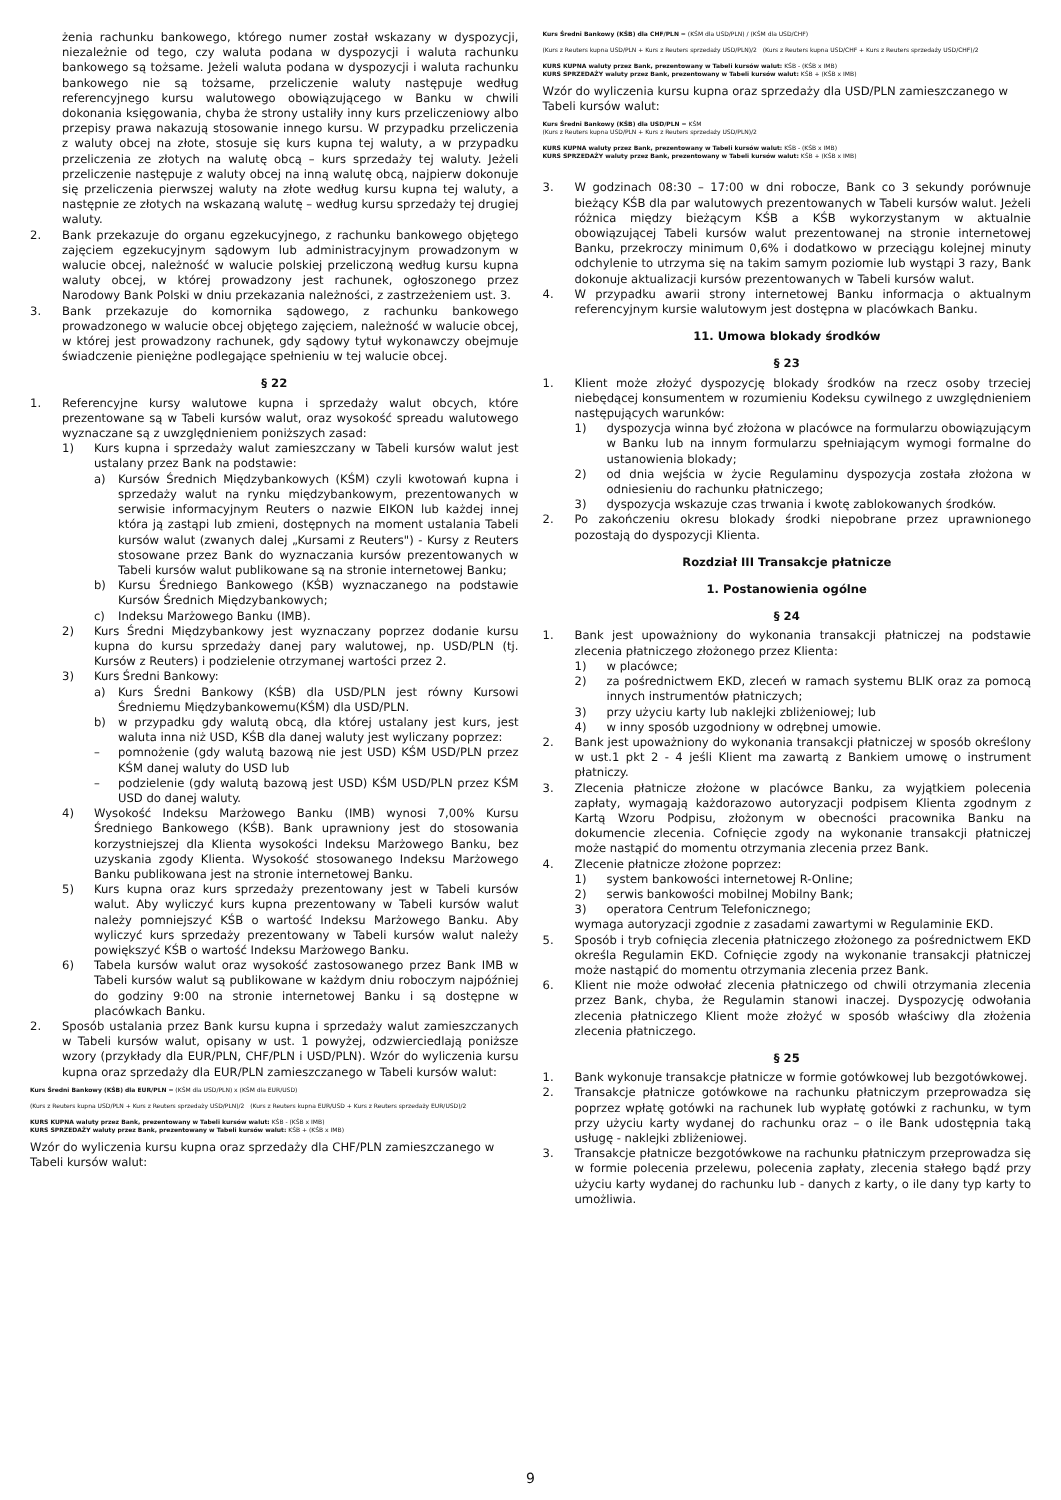żenia rachunku bankowego, którego numer został wskazany w dyspozycji, niezależnie od tego, czy waluta podana w dyspozycji i waluta rachunku bankowego są tożsame. Jeżeli waluta podana w dyspozycji i waluta rachunku bankowego nie są tożsame, przeliczenie waluty następuje według referencyjnego kursu walutowego obowiązującego w Banku w chwili dokonania księgowania, chyba że strony ustaliły inny kurs przeliczeniowy albo przepisy prawa nakazują stosowanie innego kursu. W przypadku przeliczenia z waluty obcej na złote, stosuje się kurs kupna tej waluty, a w przypadku przeliczenia ze złotych na walutę obcą – kurs sprzedaży tej waluty. Jeżeli przeliczenie następuje z waluty obcej na inną walutę obcą, najpierw dokonuje się przeliczenia pierwszej waluty na złote według kursu kupna tej waluty, a następnie ze złotych na wskazaną walutę – według kursu sprzedaży tej drugiej waluty.
2. Bank przekazuje do organu egzekucyjnego, z rachunku bankowego objętego zajęciem egzekucyjnym sądowym lub administracyjnym prowadzonym w walucie obcej, należność w walucie polskiej przeliczoną według kursu kupna waluty obcej, w której prowadzony jest rachunek, ogłoszonego przez Narodowy Bank Polski w dniu przekazania należności, z zastrzeżeniem ust. 3.
3. Bank przekazuje do komornika sądowego, z rachunku bankowego prowadzonego w walucie obcej objętego zajęciem, należność w walucie obcej, w której jest prowadzony rachunek, gdy sądowy tytuł wykonawczy obejmuje świadczenie pieniężne podlegające spełnieniu w tej walucie obcej.
§ 22
1. Referencyjne kursy walutowe kupna i sprzedaży walut obcych, które prezentowane są w Tabeli kursów walut, oraz wysokość spreadu walutowego wyznaczane są z uwzględnieniem poniższych zasad:
1) Kurs kupna i sprzedaży walut zamieszczany w Tabeli kursów walut jest ustalany przez Bank na podstawie:
a) Kursów Średnich Międzybankowych (KŚM) czyli kwotowań kupna i sprzedaży walut na rynku międzybankowym, prezentowanych w serwisie informacyjnym Reuters o nazwie EIKON lub każdej innej która ją zastąpi lub zmieni, dostępnych na moment ustalania Tabeli kursów walut (zwanych dalej „Kursami z Reuters") - Kursy z Reuters stosowane przez Bank do wyznaczania kursów prezentowanych w Tabeli kursów walut publikowane są na stronie internetowej Banku;
b) Kursu Średniego Bankowego (KŚB) wyznaczanego na podstawie Kursów Średnich Międzybankowych;
c) Indeksu Marżowego Banku (IMB).
2) Kurs Średni Międzybankowy jest wyznaczany poprzez dodanie kursu kupna do kursu sprzedaży danej pary walutowej, np. USD/PLN (tj. Kursów z Reuters) i podzielenie otrzymanej wartości przez 2.
3) Kurs Średni Bankowy:
a) Kurs Średni Bankowy (KŚB) dla USD/PLN jest równy Kursowi Średniemu Międzybankowemu(KŚM) dla USD/PLN.
b) w przypadku gdy walutą obcą, dla której ustalany jest kurs, jest waluta inna niż USD, KŚB dla danej waluty jest wyliczany poprzez:
– pomnożenie (gdy walutą bazową nie jest USD) KŚM USD/PLN przez KŚM danej waluty do USD lub
– podzielenie (gdy walutą bazową jest USD) KŚM USD/PLN przez KŚM USD do danej waluty.
4) Wysokość Indeksu Marżowego Banku (IMB) wynosi 7,00% Kursu Średniego Bankowego (KŚB). Bank uprawniony jest do stosowania korzystniejszej dla Klienta wysokości Indeksu Marżowego Banku, bez uzyskania zgody Klienta. Wysokość stosowanego Indeksu Marżowego Banku publikowana jest na stronie internetowej Banku.
5) Kurs kupna oraz kurs sprzedaży prezentowany jest w Tabeli kursów walut. Aby wyliczyć kurs kupna prezentowany w Tabeli kursów walut należy pomniejszyć KŚB o wartość Indeksu Marżowego Banku. Aby wyliczyć kurs sprzedaży prezentowany w Tabeli kursów walut należy powiększyć KŚB o wartość Indeksu Marżowego Banku.
6) Tabela kursów walut oraz wysokość zastosowanego przez Bank IMB w Tabeli kursów walut są publikowane w każdym dniu roboczym najpóźniej do godziny 9:00 na stronie internetowej Banku i są dostępne w placówkach Banku.
2. Sposób ustalania przez Bank kursu kupna i sprzedaży walut zamieszczanych w Tabeli kursów walut, opisany w ust. 1 powyżej, odzwierciedlają poniższe wzory (przykłady dla EUR/PLN, CHF/PLN i USD/PLN). Wzór do wyliczenia kursu kupna oraz sprzedaży dla EUR/PLN zamieszczanego w Tabeli kursów walut:
Kurs Średni Bankowy (KŚB) dla EUR/PLN = (KŚM dla USD/PLN) x (KŚM dla EUR/USD)
(Kurs z Reuters kupna USD/PLN + Kurs z Reuters sprzedaży USD/PLN)/2 (Kurs z Reuters kupna EUR/USD + Kurs z Reuters sprzedaży EUR/USD)/2
KURS KUPNA waluty przez Bank, prezentowany w Tabeli kursów walut: KŚB - (KŚB x IMB)
KURS SPRZEDAŻY waluty przez Bank, prezentowany w Tabeli kursów walut: KŚB + (KŚB x IMB)
Wzór do wyliczenia kursu kupna oraz sprzedaży dla CHF/PLN zamieszczanego w Tabeli kursów walut:
Kurs Średni Bankowy (KŚB) dla CHF/PLN = (KŚM dla USD/PLN) / (KŚM dla USD/CHF)
(Kurs z Reuters kupna USD/PLN + Kurs z Reuters sprzedaży USD/PLN)/2 (Kurs z Reuters kupna USD/CHF + Kurs z Reuters sprzedaży USD/CHF)/2
KURS KUPNA waluty przez Bank, prezentowany w Tabeli kursów walut: KŚB - (KŚB x IMB)
KURS SPRZEDAŻY waluty przez Bank, prezentowany w Tabeli kursów walut: KŚB + (KŚB x IMB)
Wzór do wyliczenia kursu kupna oraz sprzedaży dla USD/PLN zamieszczanego w Tabeli kursów walut:
Kurs Średni Bankowy (KŚB) dla USD/PLN = KŚM
(Kurs z Reuters kupna USD/PLN + Kurs z Reuters sprzedaży USD/PLN)/2
KURS KUPNA waluty przez Bank, prezentowany w Tabeli kursów walut: KŚB - (KŚB x IMB)
KURS SPRZEDAŻY waluty przez Bank, prezentowany w Tabeli kursów walut: KŚB + (KŚB x IMB)
3. W godzinach 08:30 – 17:00 w dni robocze, Bank co 3 sekundy porównuje bieżący KŚB dla par walutowych prezentowanych w Tabeli kursów walut. Jeżeli różnica między bieżącym KŚB a KŚB wykorzystanym w aktualnie obowiązującej Tabeli kursów walut prezentowanej na stronie internetowej Banku, przekroczy minimum 0,6% i dodatkowo w przeciągu kolejnej minuty odchylenie to utrzyma się na takim samym poziomie lub wystąpi 3 razy, Bank dokonuje aktualizacji kursów prezentowanych w Tabeli kursów walut.
4. W przypadku awarii strony internetowej Banku informacja o aktualnym referencyjnym kursie walutowym jest dostępna w placówkach Banku.
11. Umowa blokady środków
§ 23
1. Klient może złożyć dyspozycję blokady środków na rzecz osoby trzeciej niebędącej konsumentem w rozumieniu Kodeksu cywilnego z uwzględnieniem następujących warunków:
1) dyspozycja winna być złożona w placówce na formularzu obowiązującym w Banku lub na innym formularzu spełniającym wymogi formalne do ustanowienia blokady;
2) od dnia wejścia w życie Regulaminu dyspozycja została złożona w odniesieniu do rachunku płatniczego;
3) dyspozycja wskazuje czas trwania i kwotę zablokowanych środków.
2. Po zakończeniu okresu blokady środki niepobrane przez uprawnionego pozostają do dyspozycji Klienta.
Rozdział III Transakcje płatnicze
1. Postanowienia ogólne
§ 24
1. Bank jest upoważniony do wykonania transakcji płatniczej na podstawie zlecenia płatniczego złożonego przez Klienta:
1) w placówce;
2) za pośrednictwem EKD, zleceń w ramach systemu BLIK oraz za pomocą innych instrumentów płatniczych;
3) przy użyciu karty lub naklejki zbliżeniowej; lub
4) w inny sposób uzgodniony w odrębnej umowie.
2. Bank jest upoważniony do wykonania transakcji płatniczej w sposób określony w ust.1 pkt 2 - 4 jeśli Klient ma zawartą z Bankiem umowę o instrument płatniczy.
3. Zlecenia płatnicze złożone w placówce Banku, za wyjątkiem polecenia zapłaty, wymagają każdorazowo autoryzacji podpisem Klienta zgodnym z Kartą Wzoru Podpisu, złożonym w obecności pracownika Banku na dokumencie zlecenia. Cofnięcie zgody na wykonanie transakcji płatniczej może nastąpić do momentu otrzymania zlecenia przez Bank.
4. Zlecenie płatnicze złożone poprzez:
1) system bankowości internetowej R-Online;
2) serwis bankowości mobilnej Mobilny Bank;
3) operatora Centrum Telefonicznego;
wymaga autoryzacji zgodnie z zasadami zawartymi w Regulaminie EKD.
5. Sposób i tryb cofnięcia zlecenia płatniczego złożonego za pośrednictwem EKD określa Regulamin EKD. Cofnięcie zgody na wykonanie transakcji płatniczej może nastąpić do momentu otrzymania zlecenia przez Bank.
6. Klient nie może odwołać zlecenia płatniczego od chwili otrzymania zlecenia przez Bank, chyba, że Regulamin stanowi inaczej. Dyspozycję odwołania zlecenia płatniczego Klient może złożyć w sposób właściwy dla złożenia zlecenia płatniczego.
§ 25
1. Bank wykonuje transakcje płatnicze w formie gotówkowej lub bezgotówkowej.
2. Transakcje płatnicze gotówkowe na rachunku płatniczym przeprowadza się poprzez wpłatę gotówki na rachunek lub wypłatę gotówki z rachunku, w tym przy użyciu karty wydanej do rachunku oraz – o ile Bank udostępnia taką usługę - naklejki zbliżeniowej.
3. Transakcje płatnicze bezgotówkowe na rachunku płatniczym przeprowadza się w formie polecenia przelewu, polecenia zapłaty, zlecenia stałego bądź przy użyciu karty wydanej do rachunku lub - danych z karty, o ile dany typ karty to umożliwia.
9